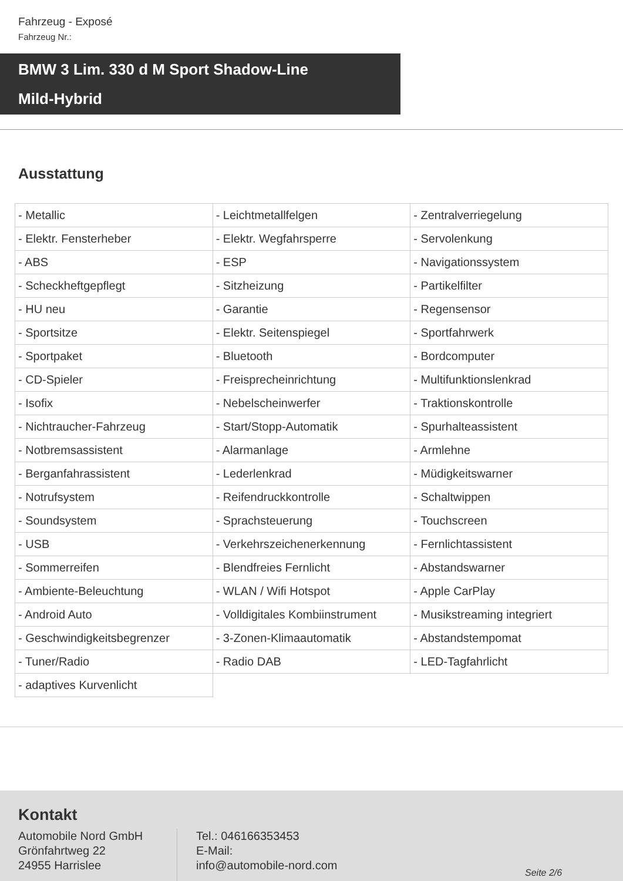Fahrzeug - Exposé
Fahrzeug Nr.:
BMW 3 Lim. 330 d M Sport Shadow-Line
Mild-Hybrid
Ausstattung
| - Metallic | - Leichtmetallfelgen | - Zentralverriegelung |
| - Elektr. Fensterheber | - Elektr. Wegfahrsperre | - Servolenkung |
| - ABS | - ESP | - Navigationssystem |
| - Scheckheftgepflegt | - Sitzheizung | - Partikelfilter |
| - HU neu | - Garantie | - Regensensor |
| - Sportsitze | - Elektr. Seitenspiegel | - Sportfahrwerk |
| - Sportpaket | - Bluetooth | - Bordcomputer |
| - CD-Spieler | - Freisprecheinrichtung | - Multifunktionslenkrad |
| - Isofix | - Nebelscheinwerfer | - Traktionskontrolle |
| - Nichtraucher-Fahrzeug | - Start/Stopp-Automatik | - Spurhalteassistent |
| - Notbremsassistent | - Alarmanlage | - Armlehne |
| - Berganfahrassistent | - Lederlenkrad | - Müdigkeitswarner |
| - Notrufsystem | - Reifendruckkontrolle | - Schaltwippen |
| - Soundsystem | - Sprachsteuerung | - Touchscreen |
| - USB | - Verkehrszeichenerkennung | - Fernlichtassistent |
| - Sommerreifen | - Blendfreies Fernlicht | - Abstandswarner |
| - Ambiente-Beleuchtung | - WLAN / Wifi Hotspot | - Apple CarPlay |
| - Android Auto | - Volldigitales Kombiinstrument | - Musikstreaming integriert |
| - Geschwindigkeitsbegrenzer | - 3-Zonen-Klimaautomatik | - Abstandstempomat |
| - Tuner/Radio | - Radio DAB | - LED-Tagfahrlicht |
| - adaptives Kurvenlicht | | |
Kontakt
Automobile Nord GmbH
Grönfahrtweg 22
24955 Harrislee
Tel.: 046166353453
E-Mail:
info@automobile-nord.com
Seite 2/6